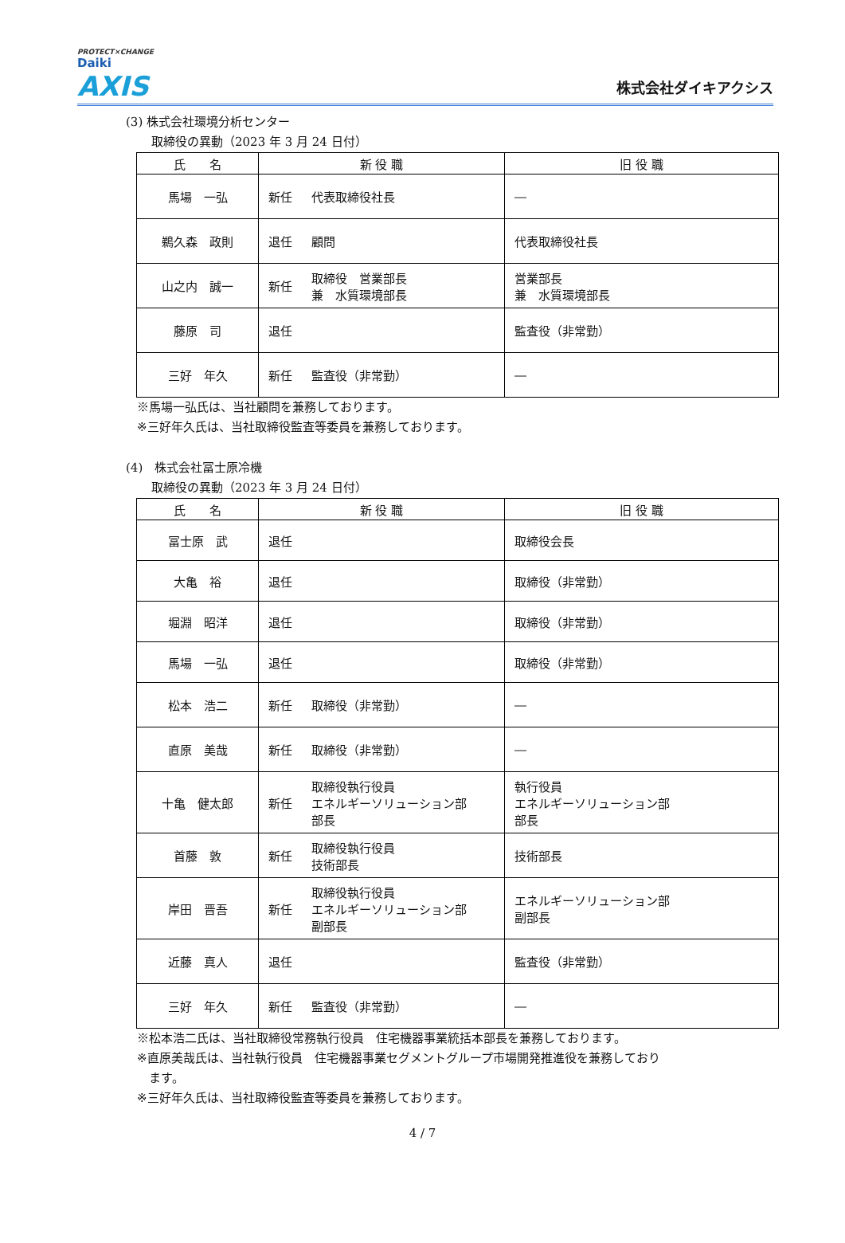PROTECT×CHANGE
Daiki
AXIS
株式会社ダイキアクシス
(3) 株式会社環境分析センター
取締役の異動（2023 年 3 月 24 日付）
| 氏 名 | 新 役 職 | | 旧 役 職 |
| --- | --- | --- | --- |
| 馬場 一弘 | 新任 | 代表取締役社長 | ― |
| 鵜久森 政則 | 退任 | 顧問 | 代表取締役社長 |
| 山之内 誠一 | 新任 | 取締役 営業部長 兼 水質環境部長 | 営業部長 兼 水質環境部長 |
| 藤原 司 | 退任 | | 監査役（非常勤） |
| 三好 年久 | 新任 | 監査役（非常勤） | ― |
※馬場一弘氏は、当社顧問を兼務しております。
※三好年久氏は、当社取締役監査等委員を兼務しております。
(4)　株式会社冨士原冷機
取締役の異動（2023 年 3 月 24 日付）
| 氏 名 | 新 役 職 | | 旧 役 職 |
| --- | --- | --- | --- |
| 冨士原 武 | 退任 | | 取締役会長 |
| 大亀 裕 | 退任 | | 取締役（非常勤） |
| 堀淵 昭洋 | 退任 | | 取締役（非常勤） |
| 馬場 一弘 | 退任 | | 取締役（非常勤） |
| 松本 浩二 | 新任 | 取締役（非常勤） | ― |
| 直原 美哉 | 新任 | 取締役（非常勤） | ― |
| 十亀 健太郎 | 新任 | 取締役執行役員 エネルギーソリューション部 部長 | 執行役員 エネルギーソリューション部 部長 |
| 首藤 敦 | 新任 | 取締役執行役員 技術部長 | 技術部長 |
| 岸田 晋吾 | 新任 | 取締役執行役員 エネルギーソリューション部 副部長 | エネルギーソリューション部 副部長 |
| 近藤 真人 | 退任 | | 監査役（非常勤） |
| 三好 年久 | 新任 | 監査役（非常勤） | ― |
※松本浩二氏は、当社取締役常務執行役員　住宅機器事業統括本部長を兼務しております。
※直原美哉氏は、当社執行役員　住宅機器事業セグメントグループ市場開発推進役を兼務しており
　ます。
※三好年久氏は、当社取締役監査等委員を兼務しております。
4 / 7